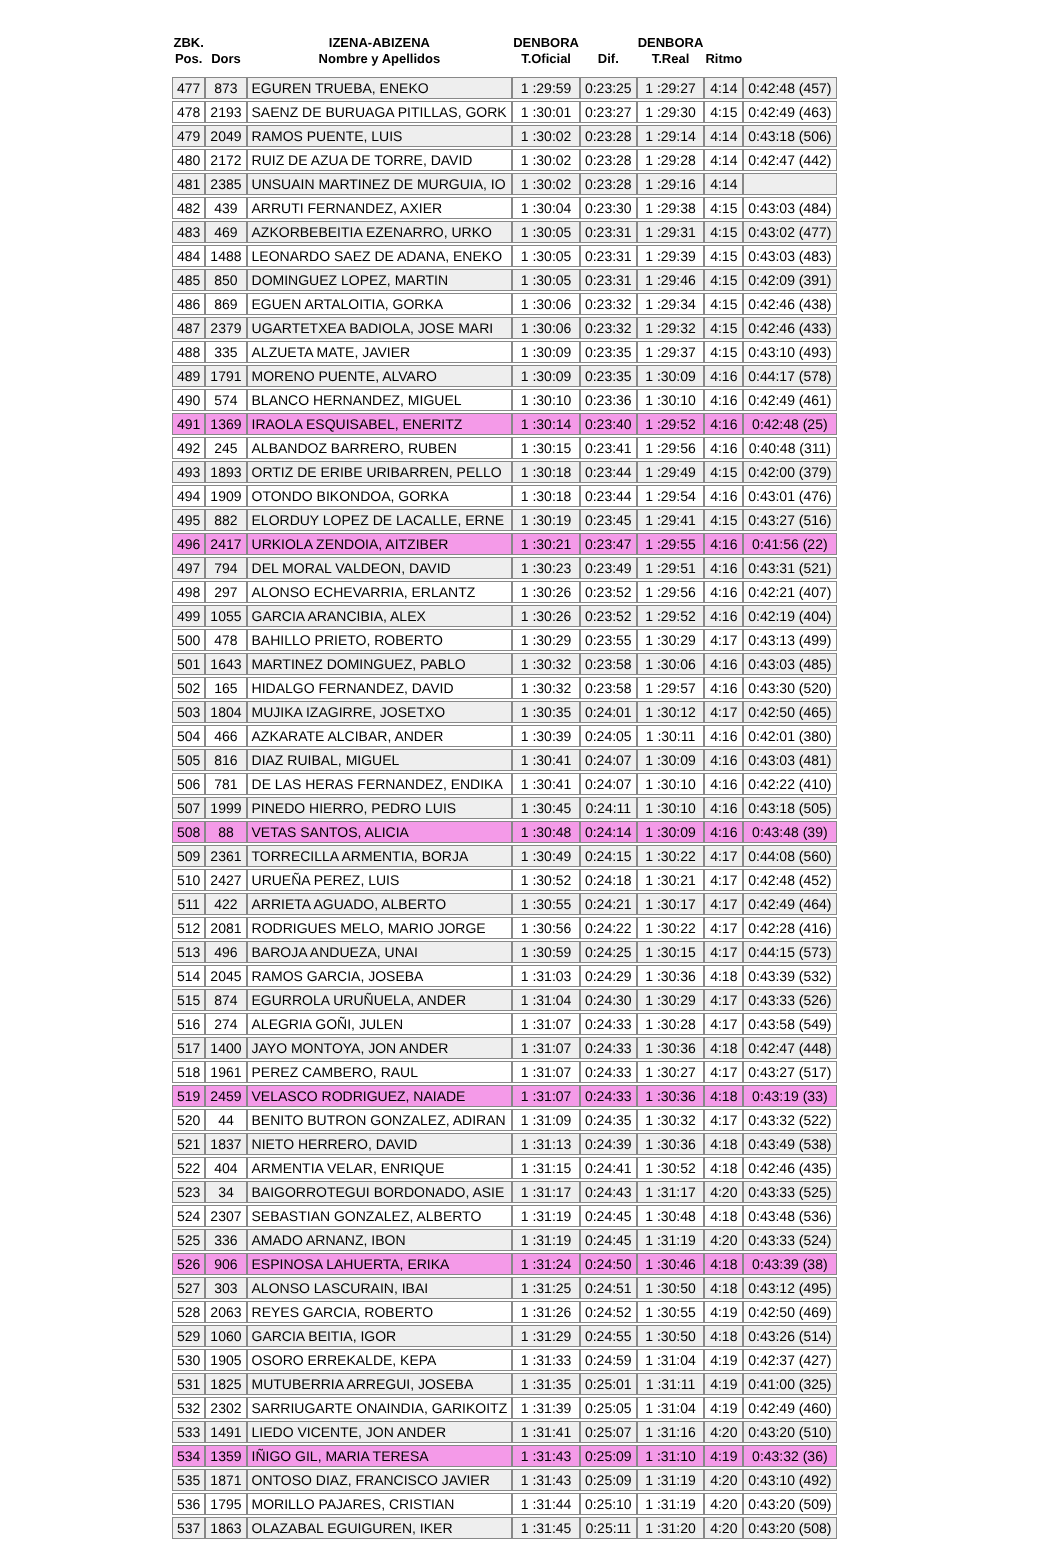| ZBK. Pos. | Dors | IZENA-ABIZENA Nombre y Apellidos | DENBORA T.Oficial | Dif. | DENBORA T.Real | Ritmo | |
| --- | --- | --- | --- | --- | --- | --- | --- |
| 477 | 873 | EGUREN TRUEBA, ENEKO | 1 :29:59 | 0:23:25 | 1 :29:27 | 4:14 | 0:42:48 (457) |
| 478 | 2193 | SAENZ DE BURUAGA PITILLAS, GORK | 1 :30:01 | 0:23:27 | 1 :29:30 | 4:15 | 0:42:49 (463) |
| 479 | 2049 | RAMOS PUENTE, LUIS | 1 :30:02 | 0:23:28 | 1 :29:14 | 4:14 | 0:43:18 (506) |
| 480 | 2172 | RUIZ DE AZUA DE TORRE, DAVID | 1 :30:02 | 0:23:28 | 1 :29:28 | 4:14 | 0:42:47 (442) |
| 481 | 2385 | UNSUAIN MARTINEZ DE MURGUIA, IO | 1 :30:02 | 0:23:28 | 1 :29:16 | 4:14 | |
| 482 | 439 | ARRUTI FERNANDEZ, AXIER | 1 :30:04 | 0:23:30 | 1 :29:38 | 4:15 | 0:43:03 (484) |
| 483 | 469 | AZKORBEBEITIA EZENARRO, URKO | 1 :30:05 | 0:23:31 | 1 :29:31 | 4:15 | 0:43:02 (477) |
| 484 | 1488 | LEONARDO SAEZ DE ADANA, ENEKO | 1 :30:05 | 0:23:31 | 1 :29:39 | 4:15 | 0:43:03 (483) |
| 485 | 850 | DOMINGUEZ LOPEZ, MARTIN | 1 :30:05 | 0:23:31 | 1 :29:46 | 4:15 | 0:42:09 (391) |
| 486 | 869 | EGUEN ARTALOITIA, GORKA | 1 :30:06 | 0:23:32 | 1 :29:34 | 4:15 | 0:42:46 (438) |
| 487 | 2379 | UGARTETXEA BADIOLA, JOSE MARI | 1 :30:06 | 0:23:32 | 1 :29:32 | 4:15 | 0:42:46 (433) |
| 488 | 335 | ALZUETA MATE, JAVIER | 1 :30:09 | 0:23:35 | 1 :29:37 | 4:15 | 0:43:10 (493) |
| 489 | 1791 | MORENO PUENTE, ALVARO | 1 :30:09 | 0:23:35 | 1 :30:09 | 4:16 | 0:44:17 (578) |
| 490 | 574 | BLANCO HERNANDEZ, MIGUEL | 1 :30:10 | 0:23:36 | 1 :30:10 | 4:16 | 0:42:49 (461) |
| 491 | 1369 | IRAOLA ESQUISABEL, ENERITZ | 1 :30:14 | 0:23:40 | 1 :29:52 | 4:16 | 0:42:48 (25) |
| 492 | 245 | ALBANDOZ BARRERO, RUBEN | 1 :30:15 | 0:23:41 | 1 :29:56 | 4:16 | 0:40:48 (311) |
| 493 | 1893 | ORTIZ DE ERIBE URIBARREN, PELLO | 1 :30:18 | 0:23:44 | 1 :29:49 | 4:15 | 0:42:00 (379) |
| 494 | 1909 | OTONDO BIKONDOA, GORKA | 1 :30:18 | 0:23:44 | 1 :29:54 | 4:16 | 0:43:01 (476) |
| 495 | 882 | ELORDUY LOPEZ DE LACALLE, ERNE | 1 :30:19 | 0:23:45 | 1 :29:41 | 4:15 | 0:43:27 (516) |
| 496 | 2417 | URKIOLA ZENDOIA, AITZIBER | 1 :30:21 | 0:23:47 | 1 :29:55 | 4:16 | 0:41:56 (22) |
| 497 | 794 | DEL MORAL VALDEON, DAVID | 1 :30:23 | 0:23:49 | 1 :29:51 | 4:16 | 0:43:31 (521) |
| 498 | 297 | ALONSO ECHEVARRIA, ERLANTZ | 1 :30:26 | 0:23:52 | 1 :29:56 | 4:16 | 0:42:21 (407) |
| 499 | 1055 | GARCIA ARANCIBIA, ALEX | 1 :30:26 | 0:23:52 | 1 :29:52 | 4:16 | 0:42:19 (404) |
| 500 | 478 | BAHILLO PRIETO, ROBERTO | 1 :30:29 | 0:23:55 | 1 :30:29 | 4:17 | 0:43:13 (499) |
| 501 | 1643 | MARTINEZ DOMINGUEZ, PABLO | 1 :30:32 | 0:23:58 | 1 :30:06 | 4:16 | 0:43:03 (485) |
| 502 | 165 | HIDALGO FERNANDEZ, DAVID | 1 :30:32 | 0:23:58 | 1 :29:57 | 4:16 | 0:43:30 (520) |
| 503 | 1804 | MUJIKA IZAGIRRE, JOSETXO | 1 :30:35 | 0:24:01 | 1 :30:12 | 4:17 | 0:42:50 (465) |
| 504 | 466 | AZKARATE ALCIBAR, ANDER | 1 :30:39 | 0:24:05 | 1 :30:11 | 4:16 | 0:42:01 (380) |
| 505 | 816 | DIAZ RUIBAL, MIGUEL | 1 :30:41 | 0:24:07 | 1 :30:09 | 4:16 | 0:43:03 (481) |
| 506 | 781 | DE LAS HERAS FERNANDEZ, ENDIKA | 1 :30:41 | 0:24:07 | 1 :30:10 | 4:16 | 0:42:22 (410) |
| 507 | 1999 | PINEDO HIERRO, PEDRO LUIS | 1 :30:45 | 0:24:11 | 1 :30:10 | 4:16 | 0:43:18 (505) |
| 508 | 88 | VETAS SANTOS, ALICIA | 1 :30:48 | 0:24:14 | 1 :30:09 | 4:16 | 0:43:48 (39) |
| 509 | 2361 | TORRECILLA ARMENTIA, BORJA | 1 :30:49 | 0:24:15 | 1 :30:22 | 4:17 | 0:44:08 (560) |
| 510 | 2427 | URUEÑA PEREZ, LUIS | 1 :30:52 | 0:24:18 | 1 :30:21 | 4:17 | 0:42:48 (452) |
| 511 | 422 | ARRIETA AGUADO, ALBERTO | 1 :30:55 | 0:24:21 | 1 :30:17 | 4:17 | 0:42:49 (464) |
| 512 | 2081 | RODRIGUES MELO, MARIO JORGE | 1 :30:56 | 0:24:22 | 1 :30:22 | 4:17 | 0:42:28 (416) |
| 513 | 496 | BAROJA ANDUEZA, UNAI | 1 :30:59 | 0:24:25 | 1 :30:15 | 4:17 | 0:44:15 (573) |
| 514 | 2045 | RAMOS GARCIA, JOSEBA | 1 :31:03 | 0:24:29 | 1 :30:36 | 4:18 | 0:43:39 (532) |
| 515 | 874 | EGURROLA URUÑUELA, ANDER | 1 :31:04 | 0:24:30 | 1 :30:29 | 4:17 | 0:43:33 (526) |
| 516 | 274 | ALEGRIA GOÑI, JULEN | 1 :31:07 | 0:24:33 | 1 :30:28 | 4:17 | 0:43:58 (549) |
| 517 | 1400 | JAYO MONTOYA, JON ANDER | 1 :31:07 | 0:24:33 | 1 :30:36 | 4:18 | 0:42:47 (448) |
| 518 | 1961 | PEREZ CAMBERO, RAUL | 1 :31:07 | 0:24:33 | 1 :30:27 | 4:17 | 0:43:27 (517) |
| 519 | 2459 | VELASCO RODRIGUEZ, NAIADE | 1 :31:07 | 0:24:33 | 1 :30:36 | 4:18 | 0:43:19 (33) |
| 520 | 44 | BENITO BUTRON GONZALEZ, ADIRAN | 1 :31:09 | 0:24:35 | 1 :30:32 | 4:17 | 0:43:32 (522) |
| 521 | 1837 | NIETO HERRERO, DAVID | 1 :31:13 | 0:24:39 | 1 :30:36 | 4:18 | 0:43:49 (538) |
| 522 | 404 | ARMENTIA VELAR, ENRIQUE | 1 :31:15 | 0:24:41 | 1 :30:52 | 4:18 | 0:42:46 (435) |
| 523 | 34 | BAIGORROTEGUI BORDONADO, ASIE | 1 :31:17 | 0:24:43 | 1 :31:17 | 4:20 | 0:43:33 (525) |
| 524 | 2307 | SEBASTIAN GONZALEZ, ALBERTO | 1 :31:19 | 0:24:45 | 1 :30:48 | 4:18 | 0:43:48 (536) |
| 525 | 336 | AMADO ARNANZ, IBON | 1 :31:19 | 0:24:45 | 1 :31:19 | 4:20 | 0:43:33 (524) |
| 526 | 906 | ESPINOSA LAHUERTA, ERIKA | 1 :31:24 | 0:24:50 | 1 :30:46 | 4:18 | 0:43:39 (38) |
| 527 | 303 | ALONSO LASCURAIN, IBAI | 1 :31:25 | 0:24:51 | 1 :30:50 | 4:18 | 0:43:12 (495) |
| 528 | 2063 | REYES GARCIA, ROBERTO | 1 :31:26 | 0:24:52 | 1 :30:55 | 4:19 | 0:42:50 (469) |
| 529 | 1060 | GARCIA BEITIA, IGOR | 1 :31:29 | 0:24:55 | 1 :30:50 | 4:18 | 0:43:26 (514) |
| 530 | 1905 | OSORO ERREKALDE, KEPA | 1 :31:33 | 0:24:59 | 1 :31:04 | 4:19 | 0:42:37 (427) |
| 531 | 1825 | MUTUBERRIA ARREGUI, JOSEBA | 1 :31:35 | 0:25:01 | 1 :31:11 | 4:19 | 0:41:00 (325) |
| 532 | 2302 | SARRIUGARTE ONAINDIA, GARIKOITZ | 1 :31:39 | 0:25:05 | 1 :31:04 | 4:19 | 0:42:49 (460) |
| 533 | 1491 | LIEDO VICENTE, JON ANDER | 1 :31:41 | 0:25:07 | 1 :31:16 | 4:20 | 0:43:20 (510) |
| 534 | 1359 | IÑIGO GIL, MARIA TERESA | 1 :31:43 | 0:25:09 | 1 :31:10 | 4:19 | 0:43:32 (36) |
| 535 | 1871 | ONTOSO DIAZ, FRANCISCO JAVIER | 1 :31:43 | 0:25:09 | 1 :31:19 | 4:20 | 0:43:10 (492) |
| 536 | 1795 | MORILLO PAJARES, CRISTIAN | 1 :31:44 | 0:25:10 | 1 :31:19 | 4:20 | 0:43:20 (509) |
| 537 | 1863 | OLAZABAL EGUIGUREN, IKER | 1 :31:45 | 0:25:11 | 1 :31:20 | 4:20 | 0:43:20 (508) |